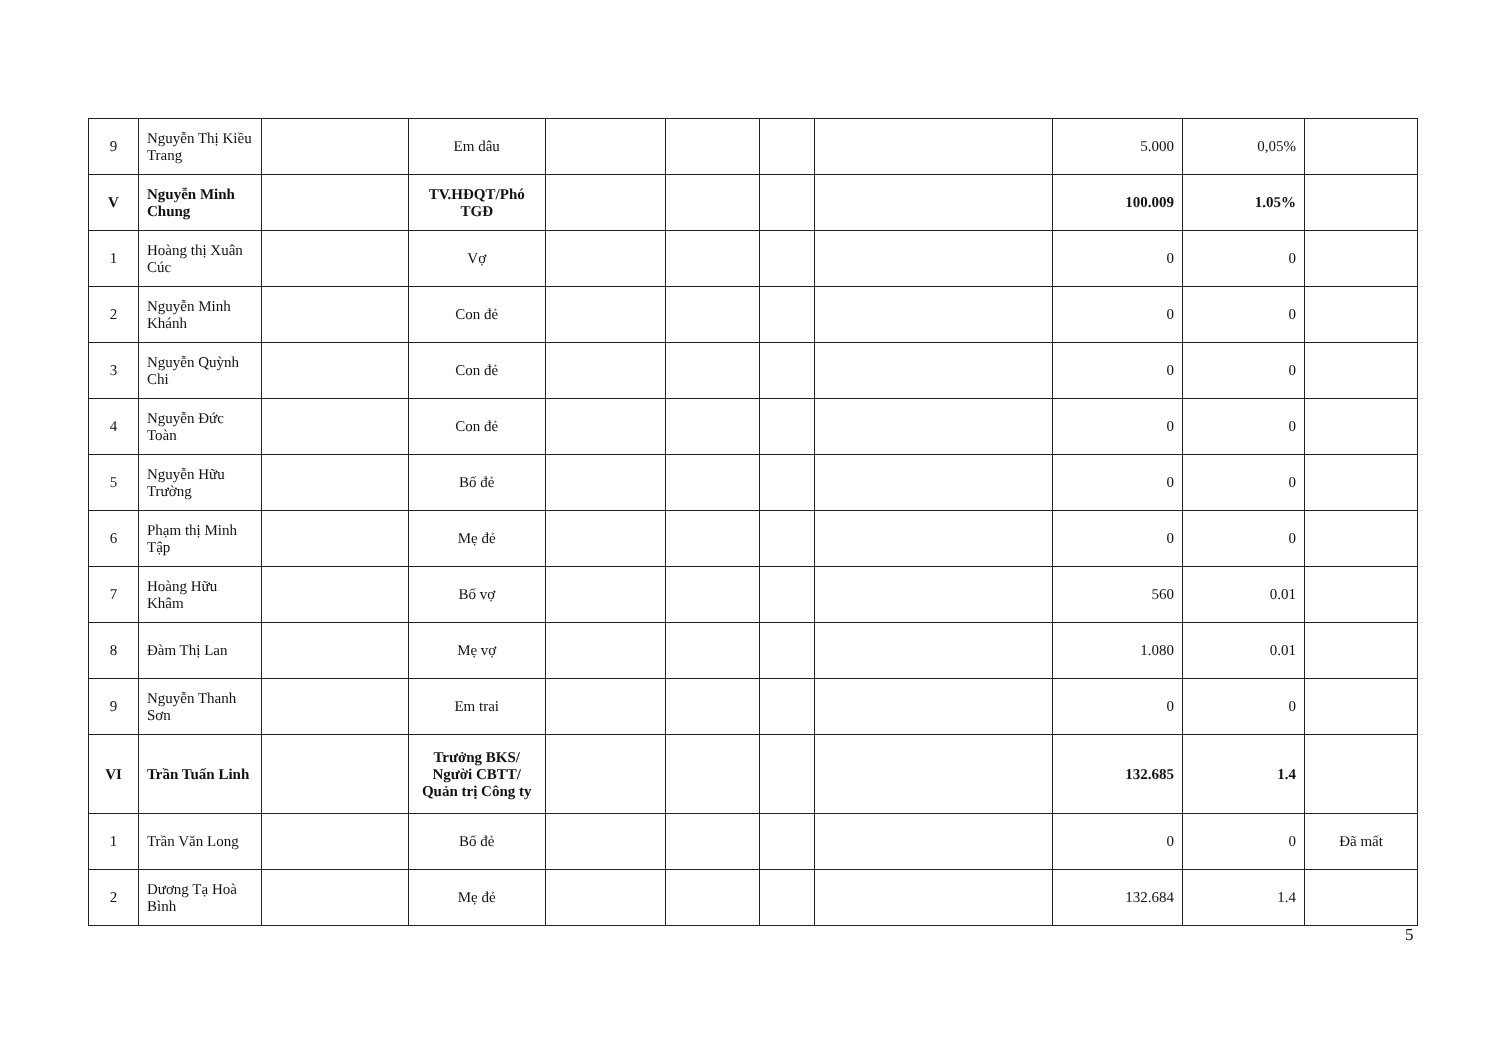| 9 | Nguyễn Thị Kiều Trang | | Em dâu | | | | | 5.000 | 0,05% | |
| V | Nguyễn Minh Chung | | TV.HĐQT/Phó TGĐ | | | | | 100.009 | 1.05% | |
| 1 | Hoàng thị Xuân Cúc | | Vợ | | | | | 0 | 0 | |
| 2 | Nguyễn Minh Khánh | | Con đẻ | | | | | 0 | 0 | |
| 3 | Nguyễn Quỳnh Chi | | Con đẻ | | | | | 0 | 0 | |
| 4 | Nguyễn Đức Toàn | | Con đẻ | | | | | 0 | 0 | |
| 5 | Nguyễn Hữu Trường | | Bố đẻ | | | | | 0 | 0 | |
| 6 | Phạm thị Minh Tập | | Mẹ đẻ | | | | | 0 | 0 | |
| 7 | Hoàng Hữu Khâm | | Bố vợ | | | | | 560 | 0.01 | |
| 8 | Đàm Thị Lan | | Mẹ vợ | | | | | 1.080 | 0.01 | |
| 9 | Nguyễn Thanh Sơn | | Em trai | | | | | 0 | 0 | |
| VI | Trần Tuấn Linh | | Trưởng BKS/ Người CBTT/ Quản trị Công ty | | | | | 132.685 | 1.4 | |
| 1 | Trần Văn Long | | Bố đẻ | | | | | 0 | 0 | Đã mất |
| 2 | Dương Tạ Hoà Bình | | Mẹ đẻ | | | | | 132.684 | 1.4 | |
5